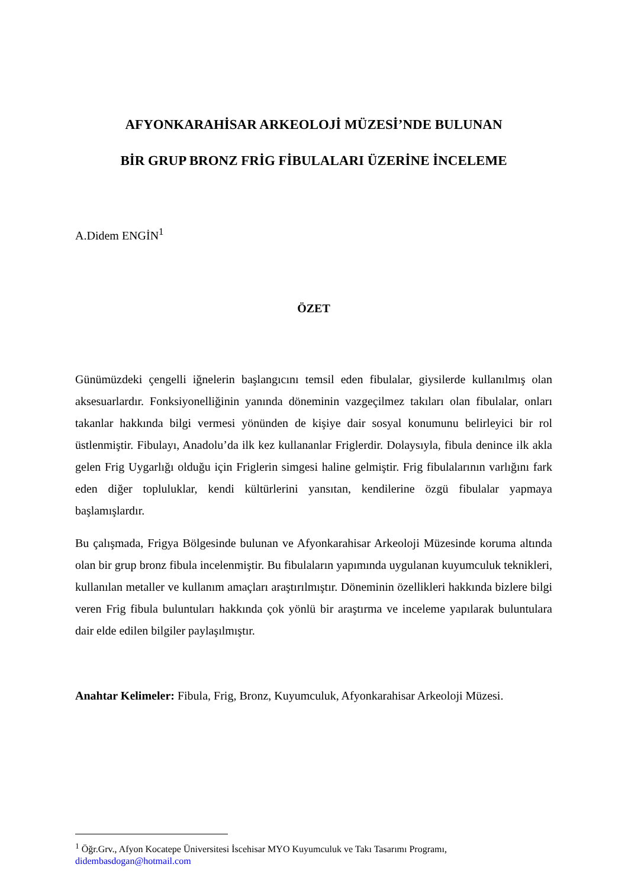AFYONKARAHİSAR ARKEOLOJİ MÜZESİ’NDE BULUNAN
BİR GRUP BRONZ FRİG FİBULALARI ÜZERİNE İNCELEME
A.Didem ENGİN<sup>1</sup>
ÖZET
Günümüzdeki çengelli iğnelerin başlangıcını temsil eden fibulalar, giysilerde kullanılmış olan aksesuarlardır. Fonksiyonelliğinin yanında döneminin vazgeçilmez takıları olan fibulalar, onları takanlar hakkında bilgi vermesi yönünden de kişiye dair sosyal konumunu belirleyici bir rol üstlenmiştir. Fibulayı, Anadolu’da ilk kez kullananlar Friglerdir. Dolaysıyla, fibula denince ilk akla gelen Frig Uygarlığı olduğu için Friglerin simgesi haline gelmiştir. Frig fibulalarının varlığını fark eden diğer topluluklar, kendi kültürlerini yansıtan, kendilerine özgü fibulalar yapmaya başlamışlardır.
Bu çalışmada, Frigya Bölgesinde bulunan ve Afyonkarahisar Arkeoloji Müzesinde koruma altında olan bir grup bronz fibula incelenmiştir. Bu fibulaların yapımında uygulanan kuyumculuk teknikleri, kullanılan metaller ve kullanım amaçları araştırılmıştır. Döneminin özellikleri hakkında bizlere bilgi veren Frig fibula buluntuları hakkında çok yönlü bir araştırma ve inceleme yapılarak buluntulara dair elde edilen bilgiler paylaşılmıştır.
Anahtar Kelimeler: Fibula, Frig, Bronz, Kuyumculuk, Afyonkarahisar Arkeoloji Müzesi.
<sup>1</sup> Öğr.Grv., Afyon Kocatepe Üniversitesi İscehisar MYO Kuyumculuk ve Takı Tasarımı Programı, didembasdogan@hotmail.com